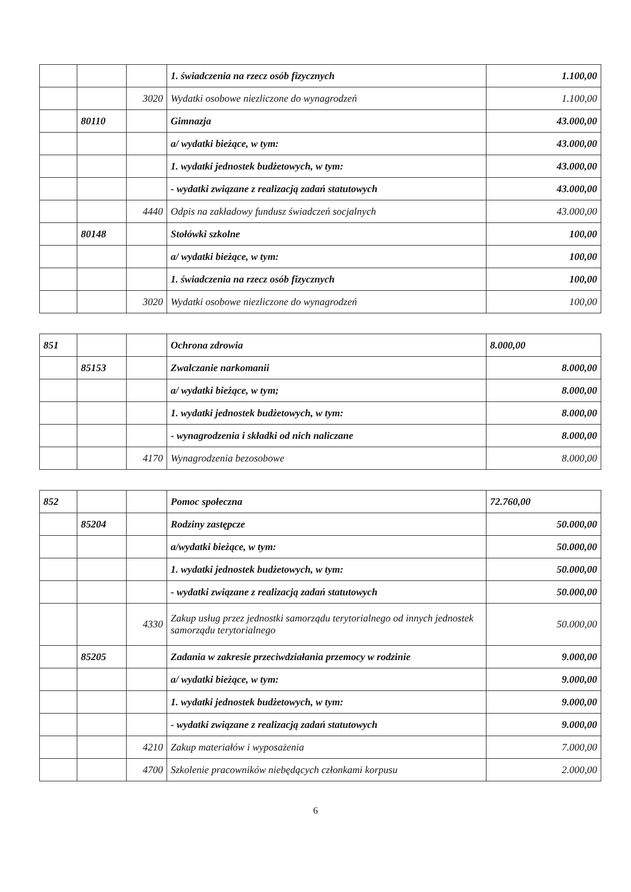| | | | 1. świadczenia na rzecz osób fizycznych | 1.100,00 |
| | | 3020 | Wydatki osobowe niezliczone do wynagrodzeń | 1.100,00 |
| | 80110 | | Gimnazja | 43.000,00 |
| | | | a/ wydatki bieżące, w tym: | 43.000,00 |
| | | | 1. wydatki jednostek budżetowych, w tym: | 43.000,00 |
| | | | - wydatki związane z realizacją zadań statutowych | 43.000,00 |
| | | 4440 | Odpis na zakładowy fundusz świadczeń socjalnych | 43.000,00 |
| | 80148 | | Stołówki szkolne | 100,00 |
| | | | a/ wydatki bieżące, w tym: | 100,00 |
| | | | 1. świadczenia na rzecz osób fizycznych | 100,00 |
| | | 3020 | Wydatki osobowe niezliczone do wynagrodzeń | 100,00 |
| 851 | | | Ochrona zdrowia | 8.000,00 |
| | 85153 | | Zwalczanie narkomanii | 8.000,00 |
| | | | a/ wydatki bieżące, w tym; | 8.000,00 |
| | | | 1. wydatki jednostek budżetowych, w tym: | 8.000,00 |
| | | | - wynagrodzenia i składki od nich naliczane | 8.000,00 |
| | | 4170 | Wynagrodzenia bezosobowe | 8.000,00 |
| 852 | | | Pomoc społeczna | 72.760,00 |
| | 85204 | | Rodziny zastępcze | 50.000,00 |
| | | | a/wydatki bieżące, w tym: | 50.000,00 |
| | | | 1. wydatki jednostek budżetowych, w tym: | 50.000,00 |
| | | | - wydatki związane z realizacją zadań statutowych | 50.000,00 |
| | | 4330 | Zakup usług przez jednostki samorządu terytorialnego od innych jednostek samorządu terytorialnego | 50.000,00 |
| | 85205 | | Zadania w zakresie przeciwdziałania przemocy w rodzinie | 9.000,00 |
| | | | a/ wydatki bieżące, w tym: | 9.000,00 |
| | | | 1. wydatki jednostek budżetowych, w tym: | 9.000,00 |
| | | | - wydatki związane z realizacją zadań statutowych | 9.000,00 |
| | | 4210 | Zakup materiałów i wyposażenia | 7.000,00 |
| | | 4700 | Szkolenie pracowników niebędących członkami korpusu | 2.000,00 |
6